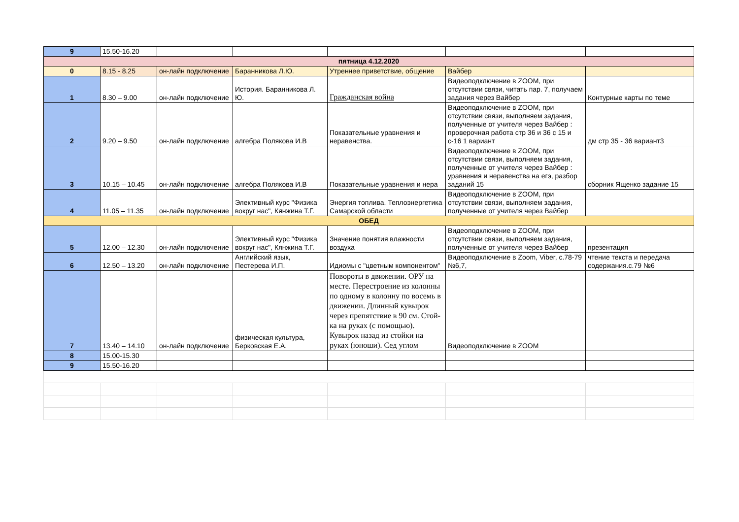| 9 | 15.50-16.20 | | | | | |
| пятница 4.12.2020 | | | | | | |
| 0 | 8.15 - 8.25 | он-лайн подключение | Баранникова Л.Ю. | Утреннее приветствие, общение | Вайбер | |
| 1 | 8.30 – 9.00 | он-лайн подключение | История. Баранникова Л. Ю. | Гражданская война | Видеоподключение в ZOOM, при отсутствии связи, читать пар. 7, получаем задания через Вайбер | Контурные карты по теме |
| 2 | 9.20 – 9.50 | он-лайн подключение | алгебра Полякова И.В | Показательные уравнения и неравенства. | Видеоподключение в ZOOM, при отсутствии связи, выполняем задания, полученные от учителя через Вайбер : проверочная работа стр 36 и 36 с 15 и с-16 1 вариант | дм стр 35 - 36 вариант3 |
| 3 | 10.15 – 10.45 | он-лайн подключение | алгебра Полякова И.В | Показательные уравнения и нера | Видеоподключение в ZOOM, при отсутствии связи, выполняем задания, полученные от учителя через Вайбер : уравнения и неравенства на егэ, разбор заданий 15 | сборник Ященко задание 15 |
| 4 | 11.05 – 11.35 | он-лайн подключение | Элективный курс "Физика вокруг нас", Кянжина Т.Г. | Энергия топлива. Теплоэнергетика Самарской области | Видеоподключение в ZOOM, при отсутствии связи, выполняем задания, полученные от учителя через Вайбер | |
| ОБЕД | | | | | | |
| 5 | 12.00 – 12.30 | он-лайн подключение | Элективный курс "Физика вокруг нас", Кянжина Т.Г. | Значение понятия влажности воздуха | Видеоподключение в ZOOM, при отсутствии связи, выполняем задания, полученные от учителя через Вайбер | презентация |
| 6 | 12.50 – 13.20 | он-лайн подключение | Английский язык, Пестерева И.П. | Идиомы с "цветным компонентом" | Видеоподключение в Zoom, Viber, с.78-79 №6,7, | чтение текста и передача содержания.с.79 №6 |
| 7 | 13.40 – 14.10 | он-лайн подключение | физическая культура, Берковская Е.А. | Повороты в движении. ОРУ на месте. Перестроение из колонны по одному в колонну по восемь в движении. Длинный кувырок через препятствие в 90 см. Стой-ка на руках (с помощью). Кувырок назад из стойки на руках (юноши). Сед углом | Видеоподключение в ZOOM | |
| 8 | 15.00-15.30 | | | | | |
| 9 | 15.50-16.20 | | | | | |